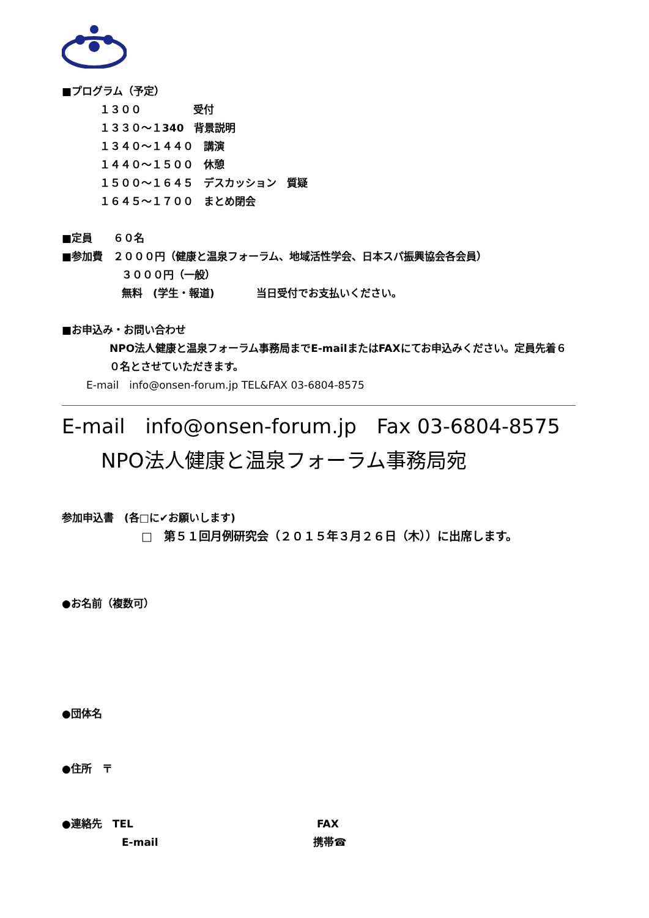■プログラム（予定）
１３００　　　　　受付
１３３０〜１340　背景説明
１３４０〜１４４０　講演
１４４０〜１５００　休憩
１５００〜１６４５　デスカッション　質疑
１６４５〜１７００　まとめ閉会
■定員　　６０名
■参加費　２０００円（健康と温泉フォーラム、地域活性学会、日本スパ振興協会各会員）
３０００円（一般）
無料　(学生・報道)　　　　当日受付でお支払いください。
■お申込み・お問い合わせ
NPO法人健康と温泉フォーラム事務局までE-mailまたはFAXにてお申込みください。定員先着６０名とさせていただきます。
E-mail　info@onsen-forum.jp TEL&FAX 03-6804-8575
E-mail　info@onsen-forum.jp　Fax 03-6804-8575
NPO法人健康と温泉フォーラム事務局宛
参加申込書　(各□に✔お願いします)
□　第５１回月例研究会（２０１５年３月２６日（木））に出席します。
●お名前（複数可）
●団体名
●住所　〒
●連絡先　TEL FAX
E-mail 携帯☎